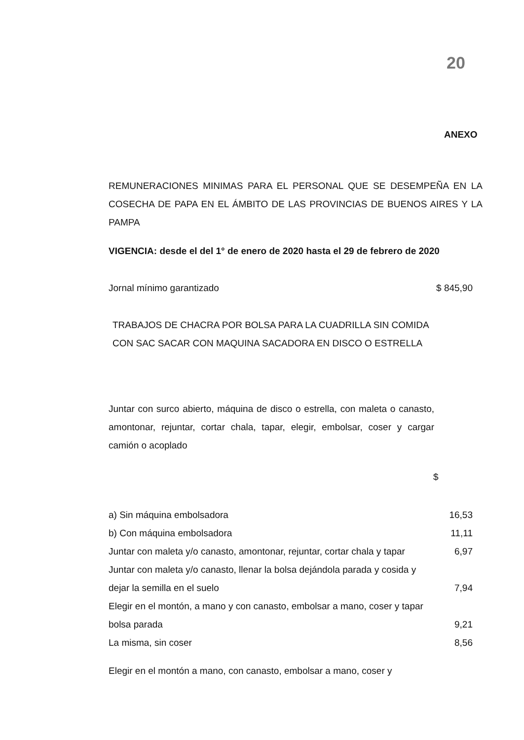20
ANEXO
REMUNERACIONES MINIMAS PARA EL PERSONAL QUE SE DESEMPEÑA EN LA COSECHA DE PAPA EN EL ÁMBITO DE LAS PROVINCIAS DE BUENOS AIRES Y LA PAMPA
VIGENCIA: desde el del 1° de enero de 2020 hasta el 29 de febrero de 2020
| Jornal mínimo garantizado | $ 845,90 |
TRABAJOS DE CHACRA POR BOLSA PARA LA CUADRILLA SIN COMIDA CON SAC SACAR CON MAQUINA SACADORA EN DISCO O ESTRELLA
Juntar con surco abierto, máquina de disco o estrella, con maleta o canasto, amontonar, rejuntar, cortar chala, tapar, elegir, embolsar, coser y cargar camión o acoplado
| | $ |
| a) Sin máquina embolsadora | 16,53 |
| b) Con máquina embolsadora | 11,11 |
| Juntar con maleta y/o canasto, amontonar, rejuntar, cortar chala y tapar | 6,97 |
| Juntar con maleta y/o canasto, llenar la bolsa dejándola parada y cosida y dejar la semilla en el suelo | 7,94 |
| Elegir en el montón, a mano y con canasto, embolsar a mano, coser y tapar bolsa parada | 9,21 |
| La misma, sin coser | 8,56 |
| Elegir en el montón a mano, con canasto, embolsar a mano, coser y | |